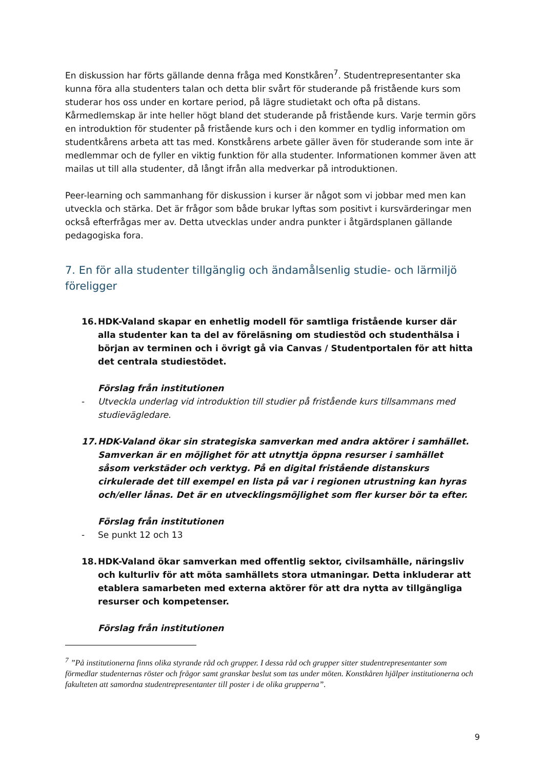En diskussion har förts gällande denna fråga med Konstkåren<sup>7</sup>. Studentrepresentanter ska kunna föra alla studenters talan och detta blir svårt för studerande på fristående kurs som studerar hos oss under en kortare period, på lägre studietakt och ofta på distans. Kårmedlemskap är inte heller högt bland det studerande på fristående kurs. Varje termin görs en introduktion för studenter på fristående kurs och i den kommer en tydlig information om studentkårens arbeta att tas med. Konstkårens arbete gäller även för studerande som inte är medlemmar och de fyller en viktig funktion för alla studenter. Informationen kommer även att mailas ut till alla studenter, då långt ifrån alla medverkar på introduktionen.
Peer-learning och sammanhang för diskussion i kurser är något som vi jobbar med men kan utveckla och stärka. Det är frågor som både brukar lyftas som positivt i kursvärderingar men också efterfrågas mer av. Detta utvecklas under andra punkter i åtgärdsplanen gällande pedagogiska fora.
7. En för alla studenter tillgänglig och ändamålsenlig studie- och lärmiljö föreligger
16. HDK-Valand skapar en enhetlig modell för samtliga fristående kurser där alla studenter kan ta del av föreläsning om studiestöd och studenthälsa i början av terminen och i övrigt gå via Canvas / Studentportalen för att hitta det centrala studiestödet.
Förslag från institutionen
- Utveckla underlag vid introduktion till studier på fristående kurs tillsammans med studievägledare.
17. HDK-Valand ökar sin strategiska samverkan med andra aktörer i samhället. Samverkan är en möjlighet för att utnyttja öppna resurser i samhället såsom verkstäder och verktyg. På en digital fristående distanskurs cirkulerade det till exempel en lista på var i regionen utrustning kan hyras och/eller lånas. Det är en utvecklingsmöjlighet som fler kurser bör ta efter.
Förslag från institutionen
- Se punkt 12 och 13
18. HDK-Valand ökar samverkan med offentlig sektor, civilsamhälle, näringsliv och kulturliv för att möta samhällets stora utmaningar. Detta inkluderar att etablera samarbeten med externa aktörer för att dra nytta av tillgängliga resurser och kompetenser.
Förslag från institutionen
<sup>7</sup> ”På institutionerna finns olika styrande råd och grupper. I dessa råd och grupper sitter studentrepresentanter som förmedlar studenternas röster och frågor samt granskar beslut som tas under möten. Konstkåren hjälper institutionerna och fakulteten att samordna studentrepresentanter till poster i de olika grupperna”.
9